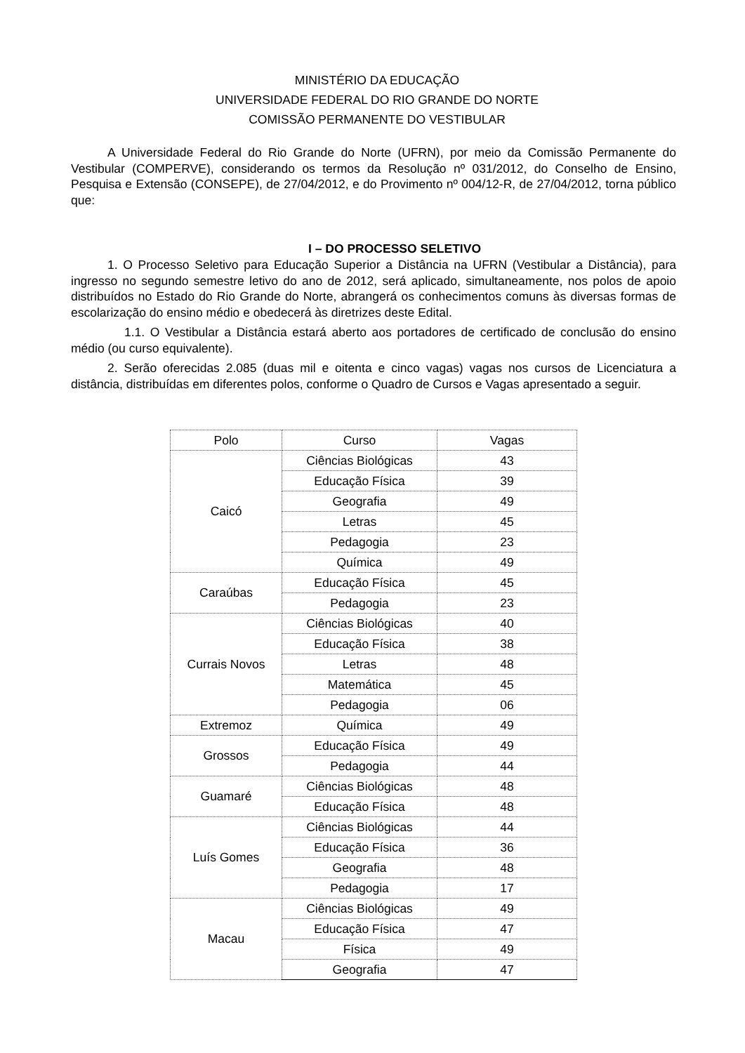MINISTÉRIO DA EDUCAÇÃO
UNIVERSIDADE FEDERAL DO RIO GRANDE DO NORTE
COMISSÃO PERMANENTE DO VESTIBULAR
A Universidade Federal do Rio Grande do Norte (UFRN), por meio da Comissão Permanente do Vestibular (COMPERVE), considerando os termos da Resolução nº 031/2012, do Conselho de Ensino, Pesquisa e Extensão (CONSEPE), de 27/04/2012, e do Provimento nº 004/12-R, de 27/04/2012, torna público que:
I – DO PROCESSO SELETIVO
1. O Processo Seletivo para Educação Superior a Distância na UFRN (Vestibular a Distância), para ingresso no segundo semestre letivo do ano de 2012, será aplicado, simultaneamente, nos polos de apoio distribuídos no Estado do Rio Grande do Norte, abrangerá os conhecimentos comuns às diversas formas de escolarização do ensino médio e obedecerá às diretrizes deste Edital.
1.1. O Vestibular a Distância estará aberto aos portadores de certificado de conclusão do ensino médio (ou curso equivalente).
2. Serão oferecidas 2.085 (duas mil e oitenta e cinco vagas) vagas nos cursos de Licenciatura a distância, distribuídas em diferentes polos, conforme o Quadro de Cursos e Vagas apresentado a seguir.
| Polo | Curso | Vagas |
| --- | --- | --- |
| Caicó | Ciências Biológicas | 43 |
| | Educação Física | 39 |
| | Geografia | 49 |
| | Letras | 45 |
| | Pedagogia | 23 |
| | Química | 49 |
| Caraúbas | Educação Física | 45 |
| | Pedagogia | 23 |
| Currais Novos | Ciências Biológicas | 40 |
| | Educação Física | 38 |
| | Letras | 48 |
| | Matemática | 45 |
| | Pedagogia | 06 |
| Extremoz | Química | 49 |
| Grossos | Educação Física | 49 |
| | Pedagogia | 44 |
| Guamaré | Ciências Biológicas | 48 |
| | Educação Física | 48 |
| Luís Gomes | Ciências Biológicas | 44 |
| | Educação Física | 36 |
| | Geografia | 48 |
| | Pedagogia | 17 |
| Macau | Ciências Biológicas | 49 |
| | Educação Física | 47 |
| | Física | 49 |
| | Geografia | 47 |